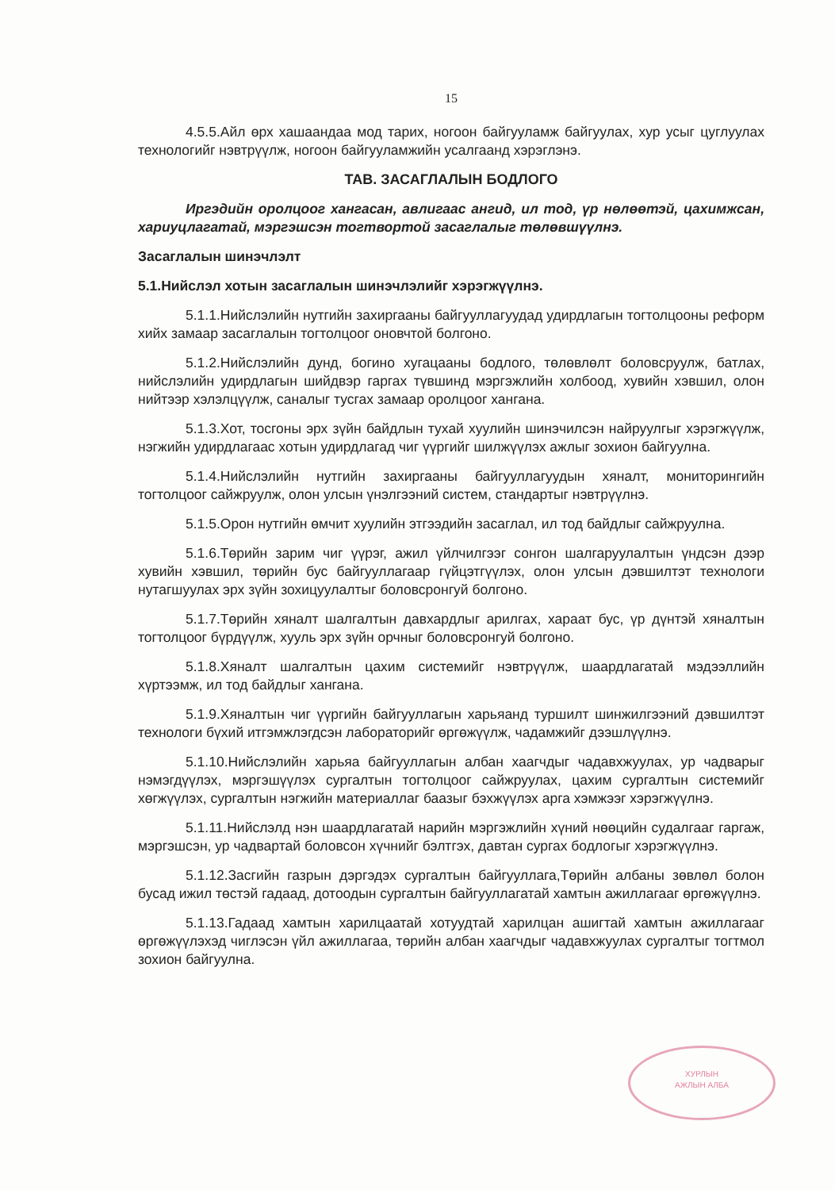15
4.5.5.Айл өрх хашаандаа мод тарих, ногоон байгууламж байгуулах, хур усыг цуглуулах технологийг нэвтрүүлж, ногоон байгууламжийн усалгаанд хэрэглэнэ.
ТАВ. ЗАСАГЛАЛЫН БОДЛОГО
Иргэдийн оролцоог хангасан, авлигаас ангид, ил тод, үр нөлөөтэй, цахимжсан, хариуцлагатай, мэргэшсэн тогтвортой засаглалыг төлөвшүүлнэ.
Засаглалын шинэчлэлт
5.1.Нийслэл хотын засаглалын шинэчлэлийг хэрэгжүүлнэ.
5.1.1.Нийслэлийн нутгийн захиргааны байгууллагуудад удирдлагын тогтолцооны реформ хийх замаар засаглалын тогтолцоог оновчтой болгоно.
5.1.2.Нийслэлийн дунд, богино хугацааны бодлого, төлөвлөлт боловсруулж, батлах, нийслэлийн удирдлагын шийдвэр гаргах түвшинд мэргэжлийн холбоод, хувийн хэвшил, олон нийтээр хэлэлцүүлж, саналыг тусгах замаар оролцоог хангана.
5.1.3.Хот, тосгоны эрх зүйн байдлын тухай хуулийн шинэчилсэн найруулгыг хэрэгжүүлж, нэгжийн удирдлагаас хотын удирдлагад чиг үүргийг шилжүүлэх ажлыг зохион байгуулна.
5.1.4.Нийслэлийн нутгийн захиргааны байгууллагуудын хяналт, мониторингийн тогтолцоог сайжруулж, олон улсын үнэлгээний систем, стандартыг нэвтрүүлнэ.
5.1.5.Орон нутгийн өмчит хуулийн этгээдийн засаглал, ил тод байдлыг сайжруулна.
5.1.6.Төрийн зарим чиг үүрэг, ажил үйлчилгээг сонгон шалгаруулалтын үндсэн дээр хувийн хэвшил, төрийн бус байгууллагаар гүйцэтгүүлэх, олон улсын дэвшилтэт технологи нутагшуулах эрх зүйн зохицуулалтыг боловсронгуй болгоно.
5.1.7.Төрийн хяналт шалгалтын давхардлыг арилгах, хараат бус, үр дүнтэй хяналтын тогтолцоог бүрдүүлж, хууль эрх зүйн орчныг боловсронгуй болгоно.
5.1.8.Хяналт шалгалтын цахим системийг нэвтрүүлж, шаардлагатай мэдээллийн хүртээмж, ил тод байдлыг хангана.
5.1.9.Хяналтын чиг үүргийн байгууллагын харьяанд туршилт шинжилгээний дэвшилтэт технологи бүхий итгэмжлэгдсэн лабораторийг өргөжүүлж, чадамжийг дээшлүүлнэ.
5.1.10.Нийслэлийн харьяа байгууллагын албан хаагчдыг чадавхжуулах, ур чадварыг нэмэгдүүлэх, мэргэшүүлэх сургалтын тогтолцоог сайжруулах, цахим сургалтын системийг хөгжүүлэх, сургалтын нэгжийн материаллаг баазыг бэхжүүлэх арга хэмжээг хэрэгжүүлнэ.
5.1.11.Нийслэлд нэн шаардлагатай нарийн мэргэжлийн хүний нөөцийн судалгааг гаргаж, мэргэшсэн, ур чадвартай боловсон хүчнийг бэлтгэх, давтан сургах бодлогыг хэрэгжүүлнэ.
5.1.12.Засгийн газрын дэргэдэх сургалтын байгууллага,Төрийн албаны зөвлөл болон бусад ижил төстэй гадаад, дотоодын сургалтын байгууллагатай хамтын ажиллагааг өргөжүүлнэ.
5.1.13.Гадаад хамтын харилцаатай хотуудтай харилцан ашигтай хамтын ажиллагааг өргөжүүлэхэд чиглэсэн үйл ажиллагаа, төрийн албан хаагчдыг чадавхжуулах сургалтыг тогтмол зохион байгуулна.
ХУРЛЫН
АЖЛЫН АЛБА